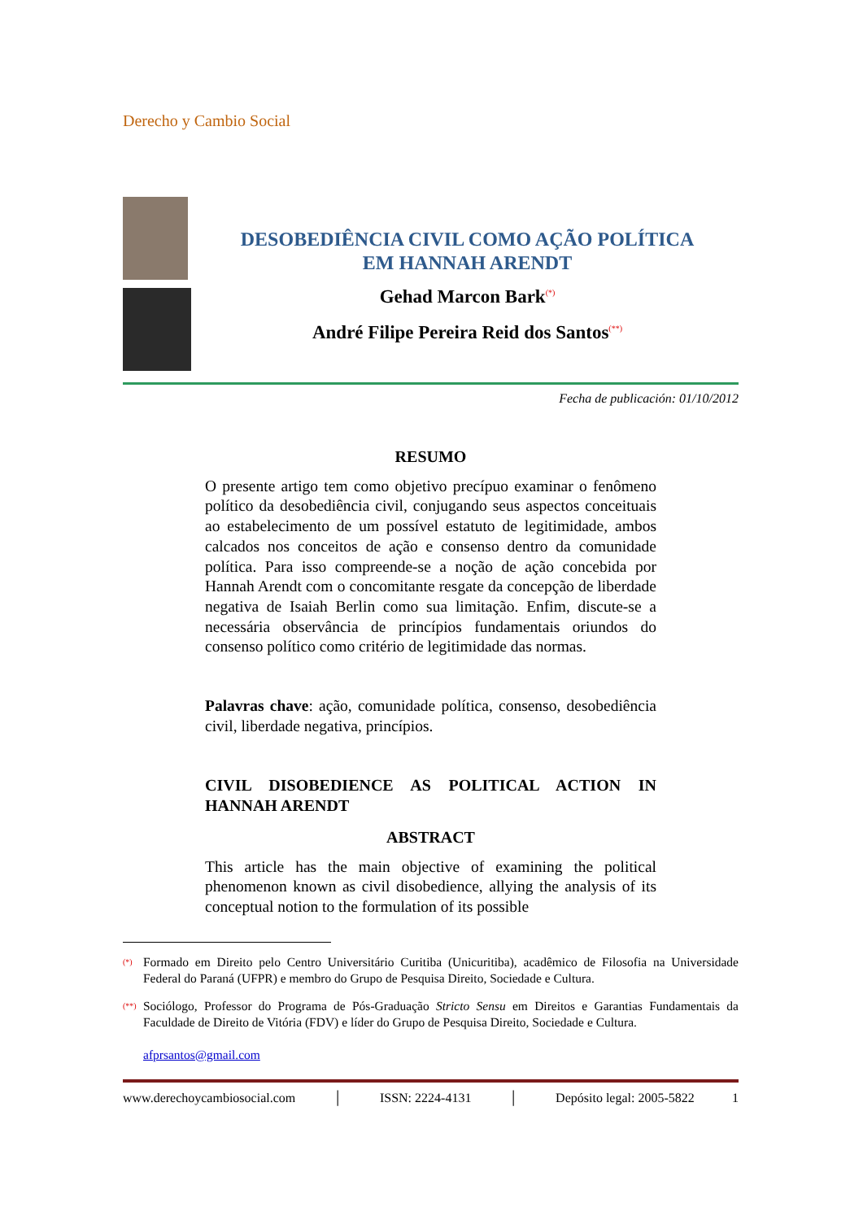Derecho y Cambio Social
DESOBEDIÊNCIA CIVIL COMO AÇÃO POLÍTICA
EM HANNAH ARENDT
Gehad Marcon Bark<sup>(*)</sup>
André Filipe Pereira Reid dos Santos<sup>(**)</sup>
Fecha de publicación: 01/10/2012
RESUMO
O presente artigo tem como objetivo precípuo examinar o fenômeno político da desobediência civil, conjugando seus aspectos conceituais ao estabelecimento de um possível estatuto de legitimidade, ambos calcados nos conceitos de ação e consenso dentro da comunidade política. Para isso compreende-se a noção de ação concebida por Hannah Arendt com o concomitante resgate da concepção de liberdade negativa de Isaiah Berlin como sua limitação. Enfim, discute-se a necessária observância de princípios fundamentais oriundos do consenso político como critério de legitimidade das normas.
Palavras chave: ação, comunidade política, consenso, desobediência civil, liberdade negativa, princípios.
CIVIL DISOBEDIENCE AS POLITICAL ACTION IN HANNAH ARENDT
ABSTRACT
This article has the main objective of examining the political phenomenon known as civil disobedience, allying the analysis of its conceptual notion to the formulation of its possible
(*)
Formado em Direito pelo Centro Universitário Curitiba (Unicuritiba), acadêmico de Filosofia na Universidade Federal do Paraná (UFPR) e membro do Grupo de Pesquisa Direito, Sociedade e Cultura.
(**)
Sociólogo, Professor do Programa de Pós-Graduação Stricto Sensu em Direitos e Garantias Fundamentais da Faculdade de Direito de Vitória (FDV) e líder do Grupo de Pesquisa Direito, Sociedade e Cultura.
afprsantos@gmail.com
www.derechoycambiosocial.com │ ISSN: 2224-4131 │ Depósito legal: 2005-5822 1